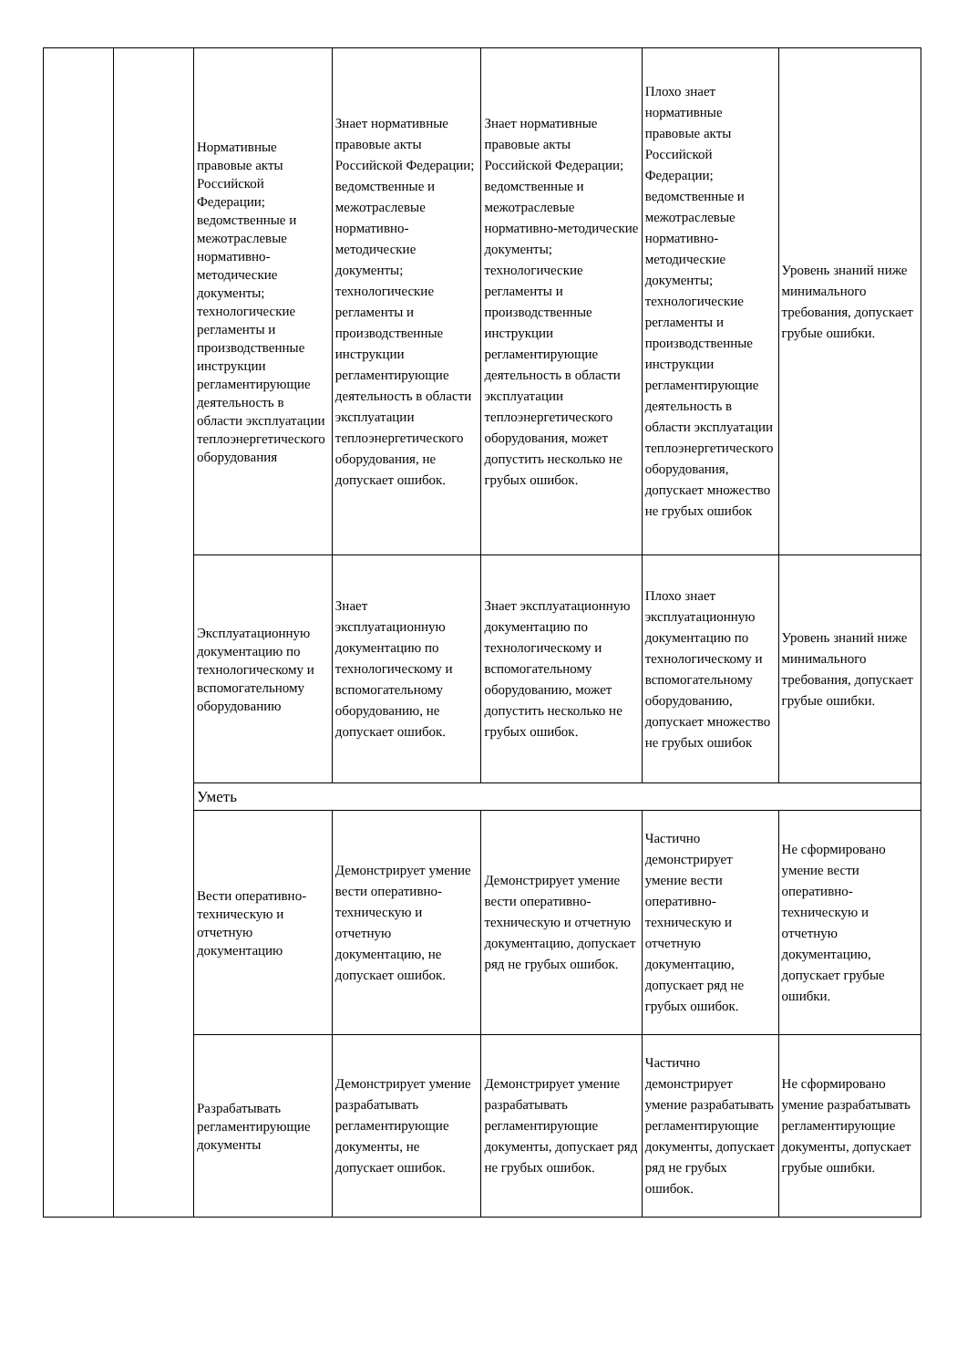| | | Нормативные правовые акты Российской Федерации; ведомственные и межотраслевые нормативно-методические документы; технологические регламенты и производственные инструкции регламентирующие деятельность в области эксплуатации теплоэнергетического оборудования | Знает нормативные правовые акты Российской Федерации; ведомственные и межотраслевые нормативно-методические документы; технологические регламенты и производственные инструкции регламентирующие деятельность в области эксплуатации теплоэнергетического оборудования, не допускает ошибок. | Знает нормативные правовые акты Российской Федерации; ведомственные и межотраслевые нормативно-методические документы; технологические регламенты и производственные инструкции регламентирующие деятельность в области эксплуатации теплоэнергетического оборудования, может допустить несколько не грубых ошибок. | Плохо знает нормативные правовые акты Российской Федерации; ведомственные и межотраслевые нормативно-методические документы; технологические регламенты и производственные инструкции регламентирующие деятельность в области эксплуатации теплоэнергетического оборудования, допускает множество не грубых ошибок | Уровень знаний ниже минимального требования, допускает грубые ошибки. |
| | | Эксплуатационную документацию по технологическому и вспомогательному оборудованию | Знает эксплуатационную документацию по технологическому и вспомогательному оборудованию, не допускает ошибок. | Знает эксплуатационную документацию по технологическому и вспомогательному оборудованию, может допустить несколько не грубых ошибок. | Плохо знает эксплуатационную документацию по технологическому и вспомогательному оборудованию, допускает множество не грубых ошибок | Уровень знаний ниже минимального требования, допускает грубые ошибки. |
| | | Уметь | | | | |
| | | Вести оперативно-техническую и отчетную документацию | Демонстрирует умение вести оперативно-техническую и отчетную документацию, не допускает ошибок. | Демонстрирует умение вести оперативно-техническую и отчетную документацию, допускает ряд не грубых ошибок. | Частично демонстрирует умение вести оперативно-техническую и отчетную документацию, допускает ряд не грубых ошибок. | Не сформировано умение вести оперативно-техническую и отчетную документацию, допускает грубые ошибки. |
| | | Разрабатывать регламентирующие документы | Демонстрирует умение разрабатывать регламентирующие документы, не допускает ошибок. | Демонстрирует умение разрабатывать регламентирующие документы, допускает ряд не грубых ошибок. | Частично демонстрирует умение разрабатывать регламентирующие документы, допускает ряд не грубых ошибок. | Не сформировано умение разрабатывать регламентирующие документы, допускает грубые ошибки. |